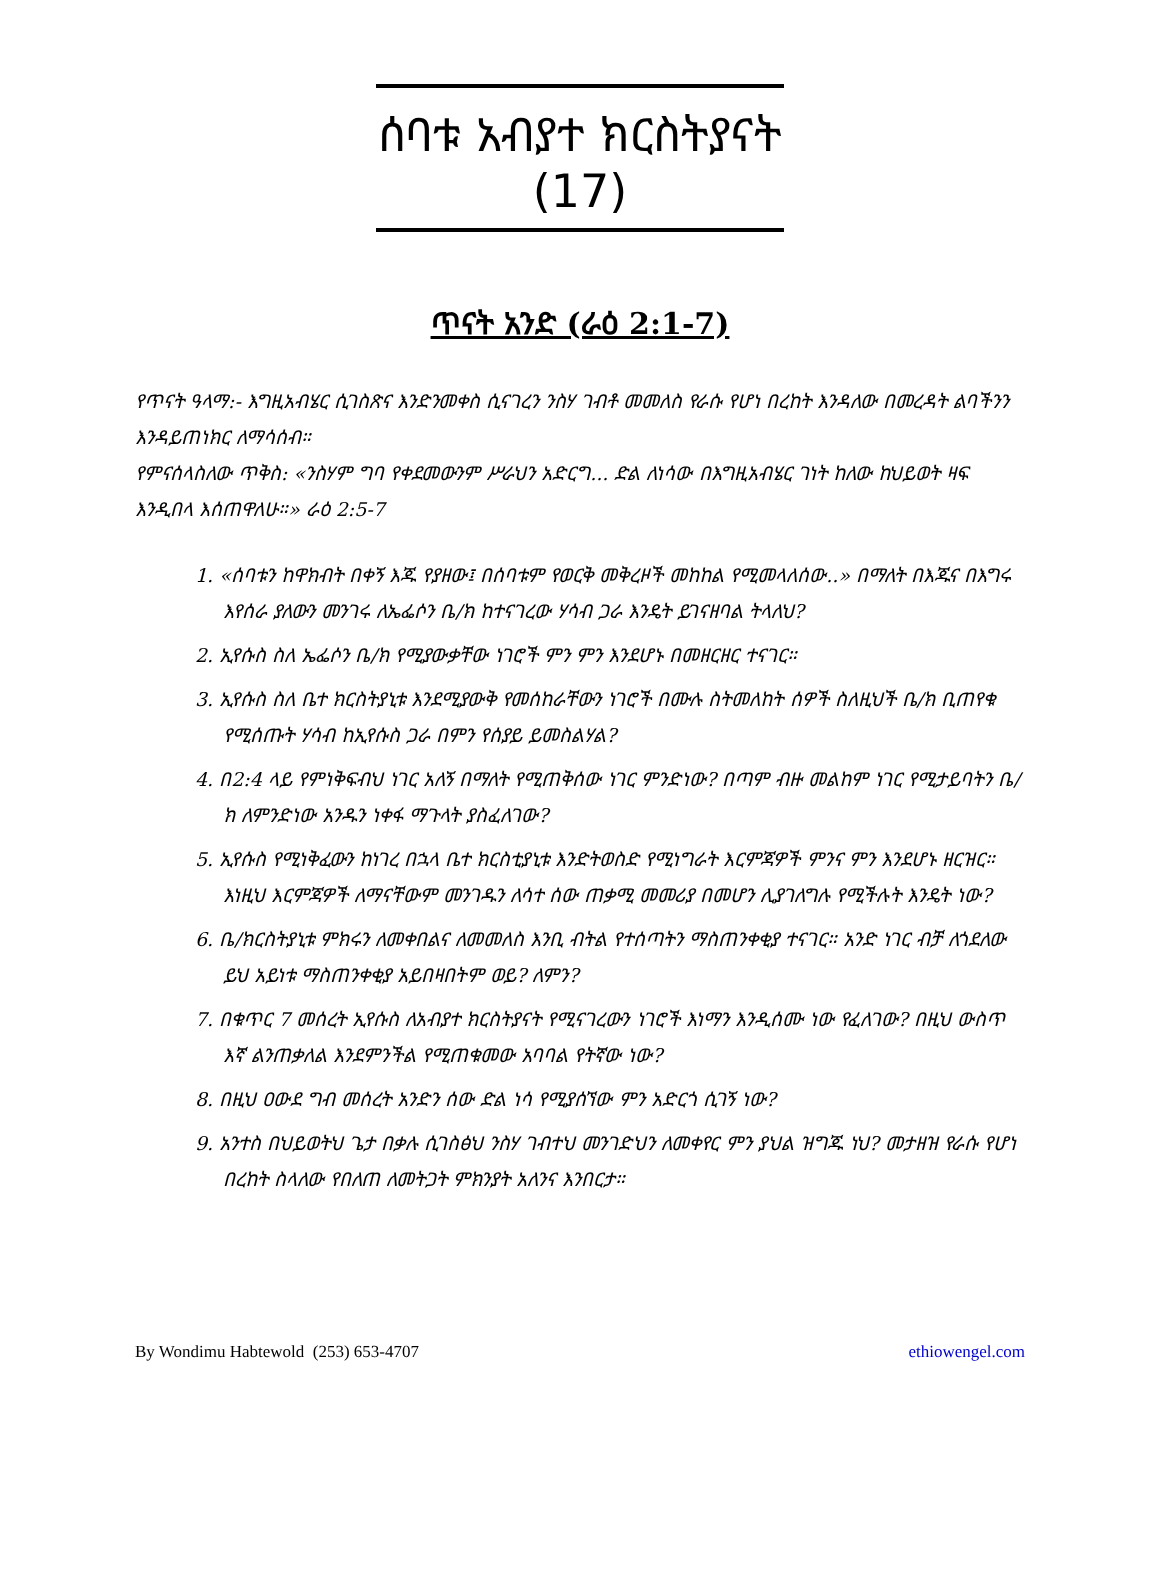ሰባቱ አብያተ ክርስትያናት (17)
ጥናት አንድ (ራዕ 2:1-7)
የጥናት ዓላማ:- እግዚአብሄር ሲገስጽና እንድንመቀስ ሲናገረን ንስሃ ገብቶ መመለስ የራሱ የሆነ በረከት እንዳለው በመረዳት ልባችንን እንዳይጠነክር ለማሳሰብ።
የምናሰላስለው ጥቅስ: «ንስሃም ግባ የቀደመውንም ሥራህን አድርግ... ድል ለነሳው በእግዚአብሄር ገነት ከለው ከህይወት ዛፍ እንዲበላ እሰጠዋለሁ።» ራዕ 2:5-7
1. «ሰባቱን ከዋክብት በቀኝ እጁ የያዘው፤ በሰባቱም የወርቅ መቅረዞች መከከል የሚመላለሰው..» በማለት በእጁና በእግሩ እየሰራ ያለውን መንገሩ ለኤፌሶን ቤ/ክ ከተናገረው ሃሳብ ጋራ እንዴት ይገናዘባል ትላለህ?
2. ኢየሱስ ስለ ኤፌሶን ቤ/ክ የሚያውቃቸው ነገሮች ምን ምን እንደሆኑ በመዘርዘር ተናገር።
3. ኢየሱስ ስለ ቤተ ክርስትያኒቱ እንደሚያውቅ የመሰከራቸውን ነገሮች በሙሉ ስትመለከት ሰዎች ስለዚህች ቤ/ክ ቢጠየቁ የሚሰጡት ሃሳብ ከኢየሱስ ጋራ በምን የሰያይ ይመስልሃል?
4. በ2:4 ላይ የምነቅፍብህ ነገር አለኝ በማለት የሚጠቅሰው ነገር ምንድነው? በጣም ብዙ መልከም ነገር የሚታይባትን ቤ/ክ ለምንድነው አንዱን ነቀፋ ማጉላት ያስፈለገው?
5. ኢየሱስ የሚነቅፈውን ከነገረ በኋላ ቤተ ክርስቲያኒቱ እንድትወስድ የሚነግራት እርምጃዎች ምንና ምን እንደሆኑ ዘርዝር። እነዚህ እርምጃዎች ለማናቸውም መንገዱን ለሳተ ሰው ጠቃሚ መመሪያ በመሆን ሊያገለግሉ የሚችሉት እንዴት ነው?
6. ቤ/ክርስትያኒቱ ምክሩን ለመቀበልና ለመመለስ እንቢ ብትል የተሰጣትን ማስጠንቀቂያ ተናገር። አንድ ነገር ብቻ ለጎደለው ይህ አይነቱ ማስጠንቀቂያ አይበዛበትም ወይ? ለምን?
7. በቁጥር 7 መሰረት ኢየሱስ ለአብያተ ክርስትያናት የሚናገረውን ነገሮች እነማን እንዲሰሙ ነው የፈለገው? በዚህ ውስጥ እኛ ልንጠቃለል እንደምንችል የሚጠቁመው አባባል የትኛው ነው?
8. በዚህ ዐውደ ግብ መሰረት አንድን ሰው ድል ነሳ የሚያሰኘው ምን አድርጎ ሲገኝ ነው?
9. አንተስ በህይወትህ ጌታ በቃሉ ሲገስፅህ ንስሃ ገብተህ መንገድህን ለመቀየር ምን ያህል ዝግጁ ነህ? መታዘዝ የራሱ የሆነ በረከት ስላለው የበለጠ ለመትጋት ምክንያት አለንና እንበርታ።
By Wondimu Habtewold (253) 653-4707 ethiowengel.com